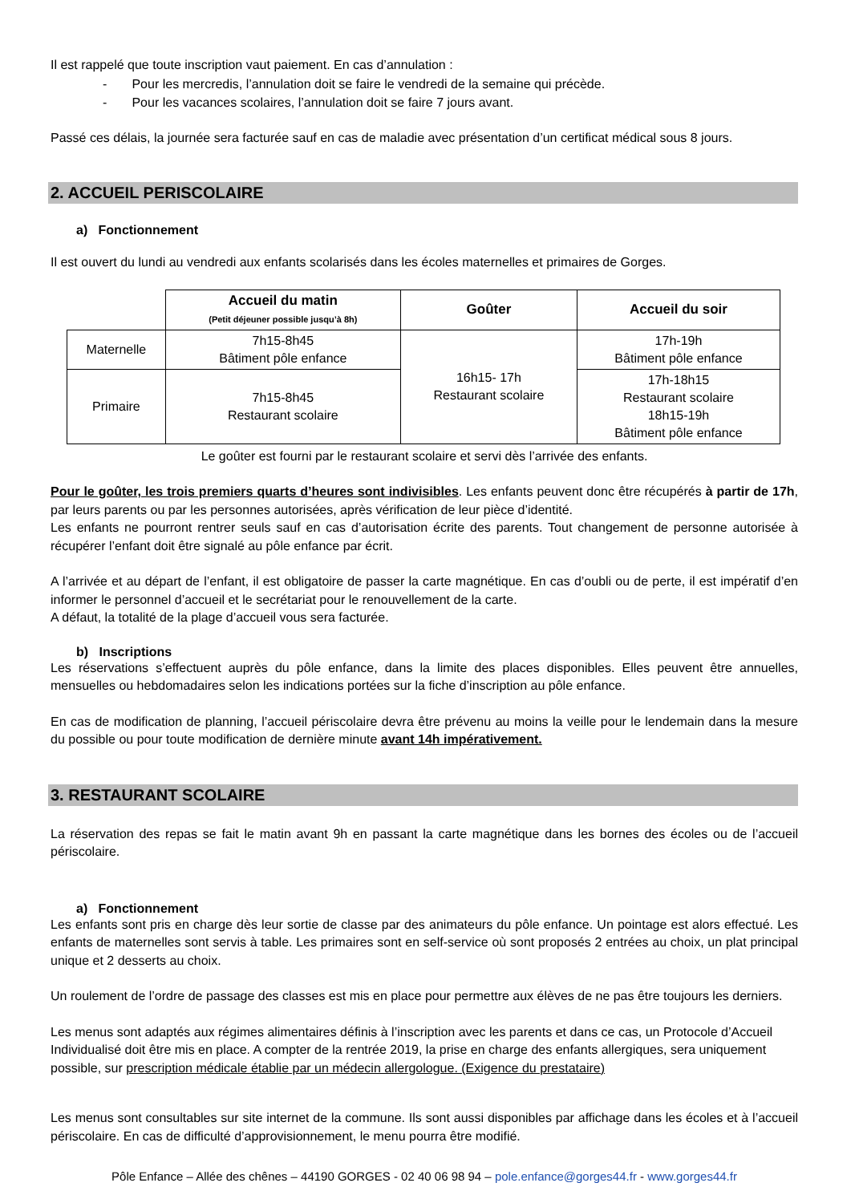Il est rappelé que toute inscription vaut paiement. En cas d’annulation :
- Pour les mercredis, l’annulation doit se faire le vendredi de la semaine qui précède.
- Pour les vacances scolaires, l’annulation doit se faire 7 jours avant.
Passé ces délais, la journée sera facturée sauf en cas de maladie avec présentation d’un certificat médical sous 8 jours.
2. ACCUEIL PERISCOLAIRE
a) Fonctionnement
Il est ouvert du lundi au vendredi aux enfants scolarisés dans les écoles maternelles et primaires de Gorges.
| | Accueil du matin (Petit déjeuner possible jusqu’à 8h) | Goûter | Accueil du soir |
| Maternelle | 7h15-8h45 Bâtiment pôle enfance | 16h15- 17h Restaurant scolaire | 17h-19h Bâtiment pôle enfance |
| Primaire | 7h15-8h45 Restaurant scolaire | | 17h-18h15 Restaurant scolaire 18h15-19h Bâtiment pôle enfance |
Le goûter est fourni par le restaurant scolaire et servi dès l’arrivée des enfants.
Pour le goûter, les trois premiers quarts d’heures sont indivisibles. Les enfants peuvent donc être récupérés à partir de 17h, par leurs parents ou par les personnes autorisées, après vérification de leur pièce d’identité.
Les enfants ne pourront rentrer seuls sauf en cas d’autorisation écrite des parents. Tout changement de personne autorisée à récupérer l’enfant doit être signalé au pôle enfance par écrit.
A l’arrivée et au départ de l’enfant, il est obligatoire de passer la carte magnétique. En cas d’oubli ou de perte, il est impératif d’en informer le personnel d’accueil et le secrétariat pour le renouvellement de la carte.
A défaut, la totalité de la plage d’accueil vous sera facturée.
b) Inscriptions
Les réservations s’effectuent auprès du pôle enfance, dans la limite des places disponibles. Elles peuvent être annuelles, mensuelles ou hebdomadaires selon les indications portées sur la fiche d’inscription au pôle enfance.
En cas de modification de planning, l’accueil périscolaire devra être prévenu au moins la veille pour le lendemain dans la mesure du possible ou pour toute modification de dernière minute avant 14h impérativement.
3. RESTAURANT SCOLAIRE
La réservation des repas se fait le matin avant 9h en passant la carte magnétique dans les bornes des écoles ou de l’accueil périscolaire.
a) Fonctionnement
Les enfants sont pris en charge dès leur sortie de classe par des animateurs du pôle enfance. Un pointage est alors effectué. Les enfants de maternelles sont servis à table. Les primaires sont en self-service où sont proposés 2 entrées au choix, un plat principal unique et 2 desserts au choix.
Un roulement de l’ordre de passage des classes est mis en place pour permettre aux élèves de ne pas être toujours les derniers.
Les menus sont adaptés aux régimes alimentaires définis à l’inscription avec les parents et dans ce cas, un Protocole d’Accueil Individualisé doit être mis en place. A compter de la rentrée 2019, la prise en charge des enfants allergiques, sera uniquement possible, sur prescription médicale établie par un médecin allergologue. (Exigence du prestataire)
Les menus sont consultables sur site internet de la commune. Ils sont aussi disponibles par affichage dans les écoles et à l’accueil périscolaire. En cas de difficulté d’approvisionnement, le menu pourra être modifié.
Pôle Enfance – Allée des chênes – 44190 GORGES - 02 40 06 98 94 – pole.enfance@gorges44.fr - www.gorges44.fr